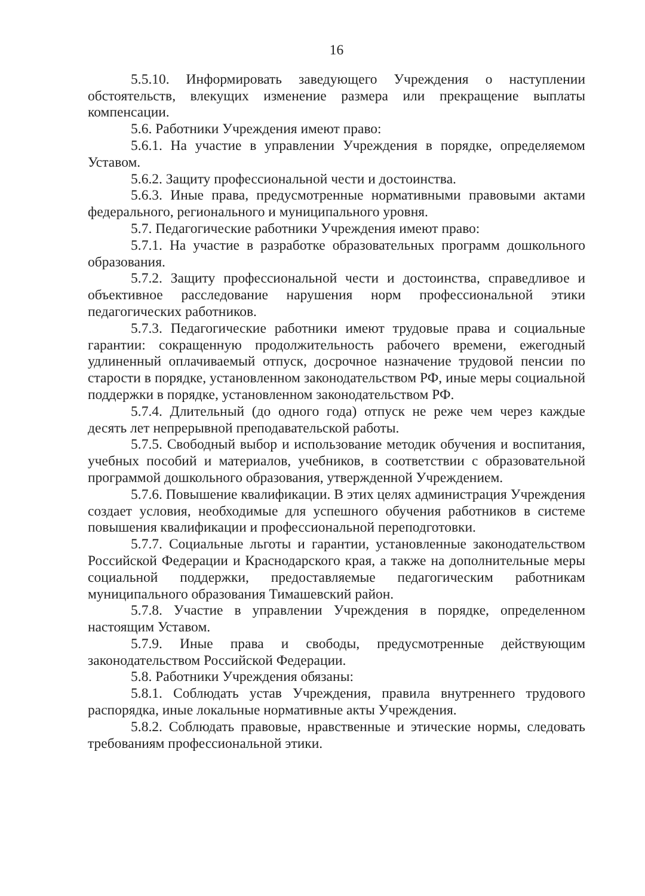16
5.5.10. Информировать заведующего Учреждения о наступлении обстоятельств, влекущих изменение размера или прекращение выплаты компенсации.
5.6. Работники Учреждения имеют право:
5.6.1. На участие в управлении Учреждения в порядке, определяемом Уставом.
5.6.2. Защиту профессиональной чести и достоинства.
5.6.3. Иные права, предусмотренные нормативными правовыми актами федерального, регионального и муниципального уровня.
5.7. Педагогические работники Учреждения имеют право:
5.7.1. На участие в разработке образовательных программ дошкольного образования.
5.7.2. Защиту профессиональной чести и достоинства, справедливое и объективное расследование нарушения норм профессиональной этики педагогических работников.
5.7.3. Педагогические работники имеют трудовые права и социальные гарантии: сокращенную продолжительность рабочего времени, ежегодный удлиненный оплачиваемый отпуск, досрочное назначение трудовой пенсии по старости в порядке, установленном законодательством РФ, иные меры социальной поддержки в порядке, установленном законодательством РФ.
5.7.4. Длительный (до одного года) отпуск не реже чем через каждые десять лет непрерывной преподавательской работы.
5.7.5. Свободный выбор и использование методик обучения и воспитания, учебных пособий и материалов, учебников, в соответствии с образовательной программой дошкольного образования, утвержденной Учреждением.
5.7.6. Повышение квалификации. В этих целях администрация Учреждения создает условия, необходимые для успешного обучения работников в системе повышения квалификации и профессиональной переподготовки.
5.7.7. Социальные льготы и гарантии, установленные законодательством Российской Федерации и Краснодарского края, а также на дополнительные меры социальной поддержки, предоставляемые педагогическим работникам муниципального образования Тимашевский район.
5.7.8. Участие в управлении Учреждения в порядке, определенном настоящим Уставом.
5.7.9. Иные права и свободы, предусмотренные действующим законодательством Российской Федерации.
5.8. Работники Учреждения обязаны:
5.8.1. Соблюдать устав Учреждения, правила внутреннего трудового распорядка, иные локальные нормативные акты Учреждения.
5.8.2. Соблюдать правовые, нравственные и этические нормы, следовать требованиям профессиональной этики.